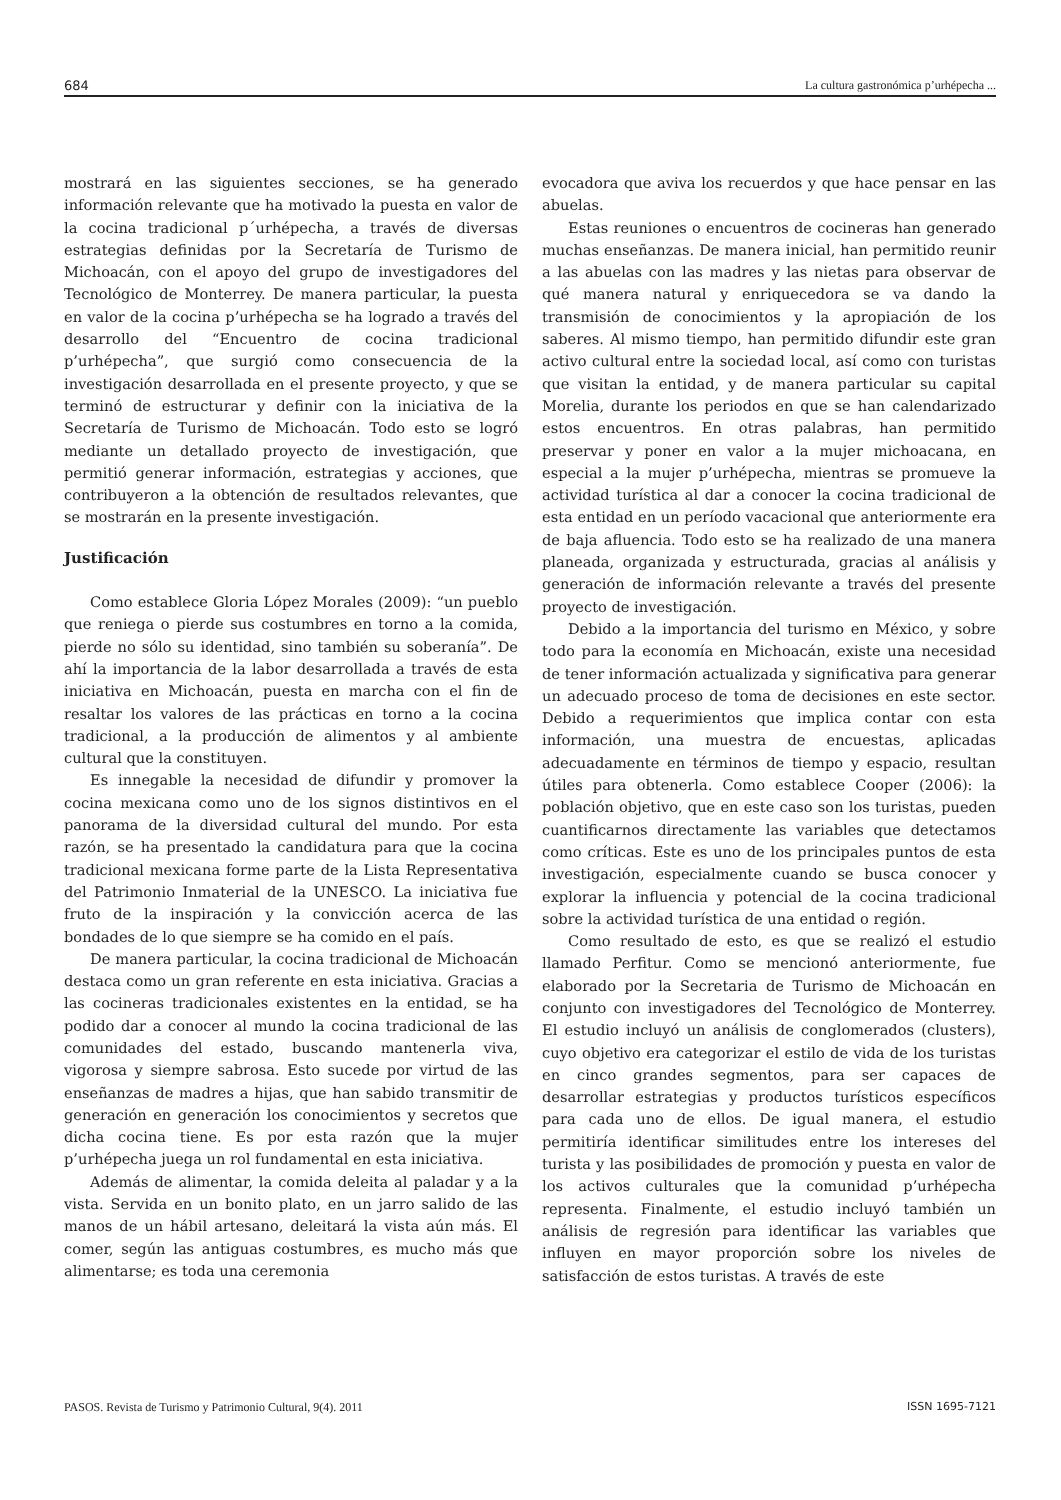684 La cultura gastronómica p’urhépecha ...
mostrará en las siguientes secciones, se ha generado información relevante que ha motivado la puesta en valor de la cocina tradicional p´urhépecha, a través de diversas estrategias definidas por la Secretaría de Turismo de Michoacán, con el apoyo del grupo de investigadores del Tecnológico de Monterrey. De manera particular, la puesta en valor de la cocina p’urhépecha se ha logrado a través del desarrollo del “Encuentro de cocina tradicional p’urhépecha”, que surgió como consecuencia de la investigación desarrollada en el presente proyecto, y que se terminó de estructurar y definir con la iniciativa de la Secretaría de Turismo de Michoacán. Todo esto se logró mediante un detallado proyecto de investigación, que permitió generar información, estrategias y acciones, que contribuyeron a la obtención de resultados relevantes, que se mostrarán en la presente investigación.
Justificación
Como establece Gloria López Morales (2009): “un pueblo que reniega o pierde sus costumbres en torno a la comida, pierde no sólo su identidad, sino también su soberanía”. De ahí la importancia de la labor desarrollada a través de esta iniciativa en Michoacán, puesta en marcha con el fin de resaltar los valores de las prácticas en torno a la cocina tradicional, a la producción de alimentos y al ambiente cultural que la constituyen.
Es innegable la necesidad de difundir y promover la cocina mexicana como uno de los signos distintivos en el panorama de la diversidad cultural del mundo. Por esta razón, se ha presentado la candidatura para que la cocina tradicional mexicana forme parte de la Lista Representativa del Patrimonio Inmaterial de la UNESCO. La iniciativa fue fruto de la inspiración y la convicción acerca de las bondades de lo que siempre se ha comido en el país.
De manera particular, la cocina tradicional de Michoacán destaca como un gran referente en esta iniciativa. Gracias a las cocineras tradicionales existentes en la entidad, se ha podido dar a conocer al mundo la cocina tradicional de las comunidades del estado, buscando mantenerla viva, vigorosa y siempre sabrosa. Esto sucede por virtud de las enseñanzas de madres a hijas, que han sabido transmitir de generación en generación los conocimientos y secretos que dicha cocina tiene. Es por esta razón que la mujer p’urhépecha juega un rol fundamental en esta iniciativa.
Además de alimentar, la comida deleita al paladar y a la vista. Servida en un bonito plato, en un jarro salido de las manos de un hábil artesano, deleitará la vista aún más. El comer, según las antiguas costumbres, es mucho más que alimentarse; es toda una ceremonia
evocadora que aviva los recuerdos y que hace pensar en las abuelas.
Estas reuniones o encuentros de cocineras han generado muchas enseñanzas. De manera inicial, han permitido reunir a las abuelas con las madres y las nietas para observar de qué manera natural y enriquecedora se va dando la transmisión de conocimientos y la apropiación de los saberes. Al mismo tiempo, han permitido difundir este gran activo cultural entre la sociedad local, así como con turistas que visitan la entidad, y de manera particular su capital Morelia, durante los periodos en que se han calendarizado estos encuentros. En otras palabras, han permitido preservar y poner en valor a la mujer michoacana, en especial a la mujer p’urhépecha, mientras se promueve la actividad turística al dar a conocer la cocina tradicional de esta entidad en un período vacacional que anteriormente era de baja afluencia. Todo esto se ha realizado de una manera planeada, organizada y estructurada, gracias al análisis y generación de información relevante a través del presente proyecto de investigación.
Debido a la importancia del turismo en México, y sobre todo para la economía en Michoacán, existe una necesidad de tener información actualizada y significativa para generar un adecuado proceso de toma de decisiones en este sector. Debido a requerimientos que implica contar con esta información, una muestra de encuestas, aplicadas adecuadamente en términos de tiempo y espacio, resultan útiles para obtenerla. Como establece Cooper (2006): la población objetivo, que en este caso son los turistas, pueden cuantificarnos directamente las variables que detectamos como críticas. Este es uno de los principales puntos de esta investigación, especialmente cuando se busca conocer y explorar la influencia y potencial de la cocina tradicional sobre la actividad turística de una entidad o región.
Como resultado de esto, es que se realizó el estudio llamado Perfitur. Como se mencionó anteriormente, fue elaborado por la Secretaria de Turismo de Michoacán en conjunto con investigadores del Tecnológico de Monterrey. El estudio incluyó un análisis de conglomerados (clusters), cuyo objetivo era categorizar el estilo de vida de los turistas en cinco grandes segmentos, para ser capaces de desarrollar estrategias y productos turísticos específicos para cada uno de ellos. De igual manera, el estudio permitiría identificar similitudes entre los intereses del turista y las posibilidades de promoción y puesta en valor de los activos culturales que la comunidad p’urhépecha representa. Finalmente, el estudio incluyó también un análisis de regresión para identificar las variables que influyen en mayor proporción sobre los niveles de satisfacción de estos turistas. A través de este
PASOS. Revista de Turismo y Patrimonio Cultural, 9(4). 2011 ISSN 1695-7121